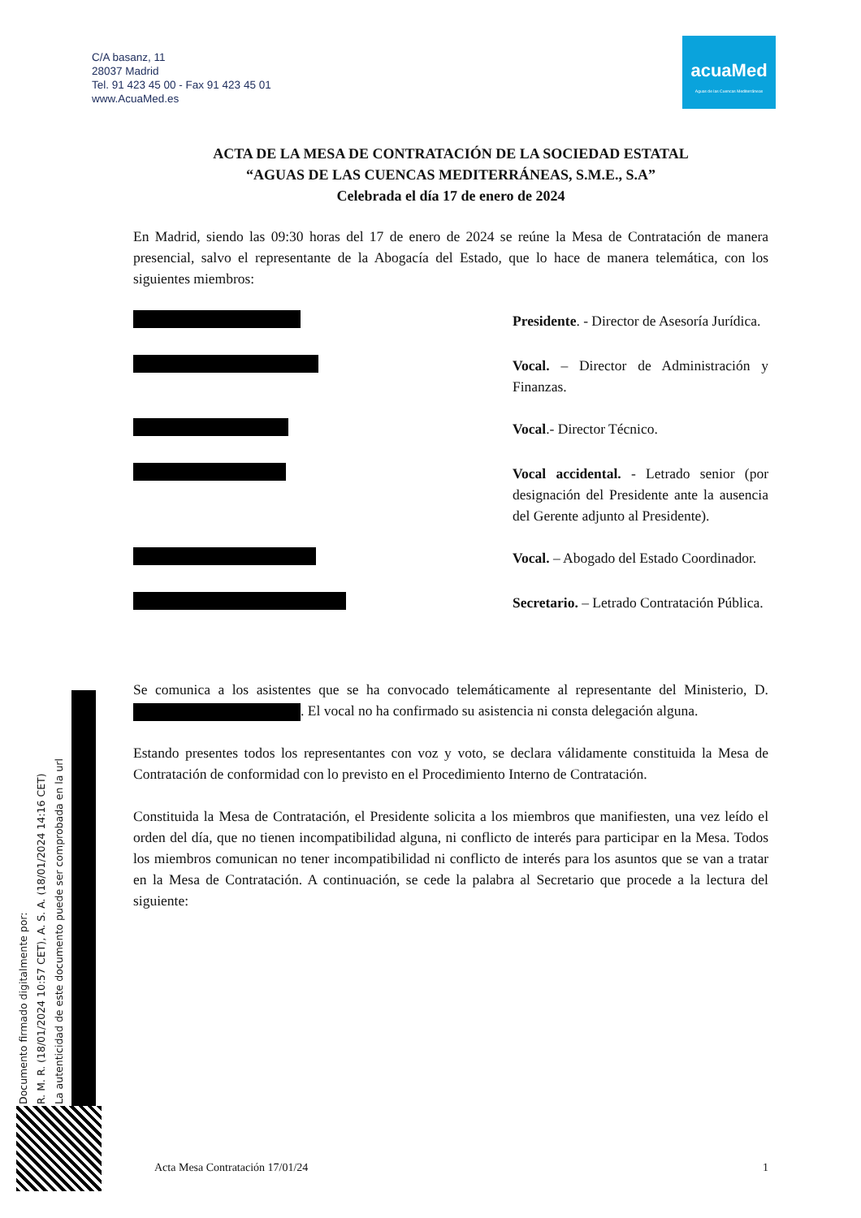C/A basanz, 11
28037 Madrid
Tel. 91 423 45 00 - Fax 91 423 45 01
www.AcuaMed.es
acuaMed
Aguas de las Cuencas Mediterráneas
ACTA DE LA MESA DE CONTRATACIÓN DE LA SOCIEDAD ESTATAL
“AGUAS DE LAS CUENCAS MEDITERRÁNEAS, S.M.E., S.A”
Celebrada el día 17 de enero de 2024
En Madrid, siendo las 09:30 horas del 17 de enero de 2024 se reúne la Mesa de Contratación de manera presencial, salvo el representante de la Abogacía del Estado, que lo hace de manera telemática, con los siguientes miembros:
Presidente. - Director de Asesoría Jurídica.
Vocal. – Director de Administración y Finanzas.
Vocal.- Director Técnico.
Vocal accidental. - Letrado senior (por designación del Presidente ante la ausencia del Gerente adjunto al Presidente).
Vocal. – Abogado del Estado Coordinador.
Secretario. – Letrado Contratación Pública.
Se comunica a los asistentes que se ha convocado telemáticamente al representante del Ministerio, D. . El vocal no ha confirmado su asistencia ni consta delegación alguna.
Estando presentes todos los representantes con voz y voto, se declara válidamente constituida la Mesa de Contratación de conformidad con lo previsto en el Procedimiento Interno de Contratación.
Constituida la Mesa de Contratación, el Presidente solicita a los miembros que manifiesten, una vez leído el orden del día, que no tienen incompatibilidad alguna, ni conflicto de interés para participar en la Mesa. Todos los miembros comunican no tener incompatibilidad ni conflicto de interés para los asuntos que se van a tratar en la Mesa de Contratación. A continuación, se cede la palabra al Secretario que procede a la lectura del siguiente:
Documento firmado digitalmente por:
R. M. R. (18/01/2024 10:57 CET), A. S. A. (18/01/2024 14:16 CET)
La autenticidad de este documento puede ser comprobada en la url
Acta Mesa Contratación 17/01/24 1